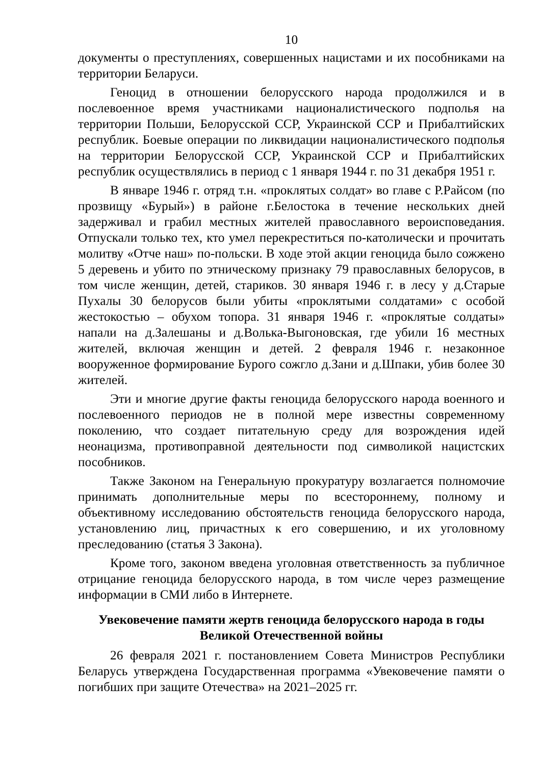10
документы о преступлениях, совершенных нацистами и их пособниками на территории Беларуси.
Геноцид в отношении белорусского народа продолжился и в послевоенное время участниками националистического подполья на территории Польши, Белорусской ССР, Украинской ССР и Прибалтийских республик. Боевые операции по ликвидации националистического подполья на территории Белорусской ССР, Украинской ССР и Прибалтийских республик осуществлялись в период с 1 января 1944 г. по 31 декабря 1951 г.
В январе 1946 г. отряд т.н. «проклятых солдат» во главе с Р.Райсом (по прозвищу «Бурый») в районе г.Белостока в течение нескольких дней задерживал и грабил местных жителей православного вероисповедания. Отпускали только тех, кто умел перекреститься по-католически и прочитать молитву «Отче наш» по-польски. В ходе этой акции геноцида было сожжено 5 деревень и убито по этническому признаку 79 православных белорусов, в том числе женщин, детей, стариков. 30 января 1946 г. в лесу у д.Старые Пухалы 30 белорусов были убиты «проклятыми солдатами» с особой жестокостью – обухом топора. 31 января 1946 г. «проклятые солдаты» напали на д.Залешаны и д.Волька-Выгоновская, где убили 16 местных жителей, включая женщин и детей. 2 февраля 1946 г. незаконное вооруженное формирование Бурого сожгло д.Зани и д.Шпаки, убив более 30 жителей.
Эти и многие другие факты геноцида белорусского народа военного и послевоенного периодов не в полной мере известны современному поколению, что создает питательную среду для возрождения идей неонацизма, противоправной деятельности под символикой нацистских пособников.
Также Законом на Генеральную прокуратуру возлагается полномочие принимать дополнительные меры по всестороннему, полному и объективному исследованию обстоятельств геноцида белорусского народа, установлению лиц, причастных к его совершению, и их уголовному преследованию (статья 3 Закона).
Кроме того, законом введена уголовная ответственность за публичное отрицание геноцида белорусского народа, в том числе через размещение информации в СМИ либо в Интернете.
Увековечение памяти жертв геноцида белорусского народа в годы Великой Отечественной войны
26 февраля 2021 г. постановлением Совета Министров Республики Беларусь утверждена Государственная программа «Увековечение памяти о погибших при защите Отечества» на 2021–2025 гг.